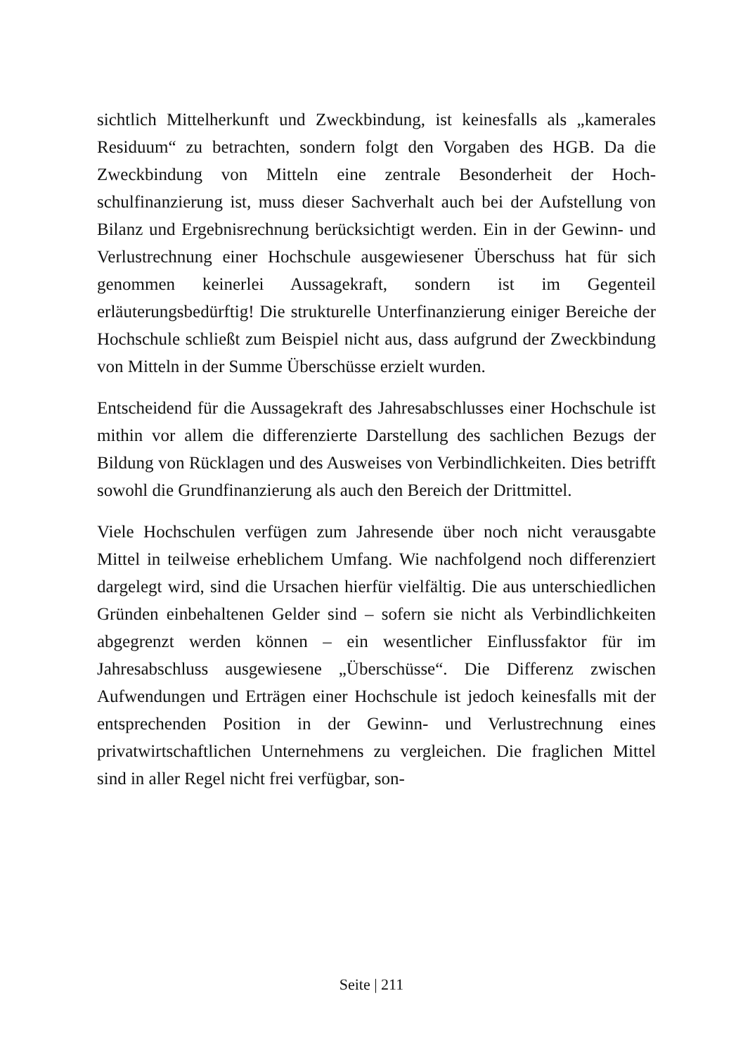sichtlich Mittelherkunft und Zweckbindung, ist keinesfalls als „kamera­les Residuum“ zu betrachten, sondern folgt den Vorgaben des HGB. Da die Zweckbindung von Mitteln eine zentrale Besonderheit der Hoch­schulfinanzierung ist, muss dieser Sachverhalt auch bei der Aufstellung von Bilanz und Ergebnisrechnung berücksichtigt werden. Ein in der Ge­winn- und Verlustrechnung einer Hochschule ausgewiesener Über­schuss hat für sich genommen keinerlei Aussagekraft, sondern ist im Ge­genteil erläuterungsbedürftig! Die strukturelle Unterfinanzierung eini­ger Bereiche der Hochschule schließt zum Beispiel nicht aus, dass auf­grund der Zweckbindung von Mitteln in der Summe Überschüsse erzielt wurden.
Entscheidend für die Aussagekraft des Jahresabschlusses einer Hoch­schule ist mithin vor allem die differenzierte Darstellung des sachlichen Bezugs der Bildung von Rücklagen und des Ausweises von Verbindlich­keiten. Dies betrifft sowohl die Grundfinanzierung als auch den Bereich der Drittmittel.
Viele Hochschulen verfügen zum Jahresende über noch nicht veraus­gabte Mittel in teilweise erheblichem Umfang. Wie nachfolgend noch differenziert dargelegt wird, sind die Ursachen hierfür vielfältig. Die aus unterschiedlichen Gründen einbehaltenen Gelder sind – sofern sie nicht als Verbindlichkeiten abgegrenzt werden können – ein wesentlicher Ein­flussfaktor für im Jahresabschluss ausgewiesene „Überschüsse“. Die Dif­ferenz zwischen Aufwendungen und Erträgen einer Hochschule ist je­doch keinesfalls mit der entsprechenden Position in der Gewinn- und Verlustrechnung eines privatwirtschaftlichen Unternehmens zu vergle­ichen. Die fraglichen Mittel sind in aller Regel nicht frei verfügbar, son­-
Seite | 211